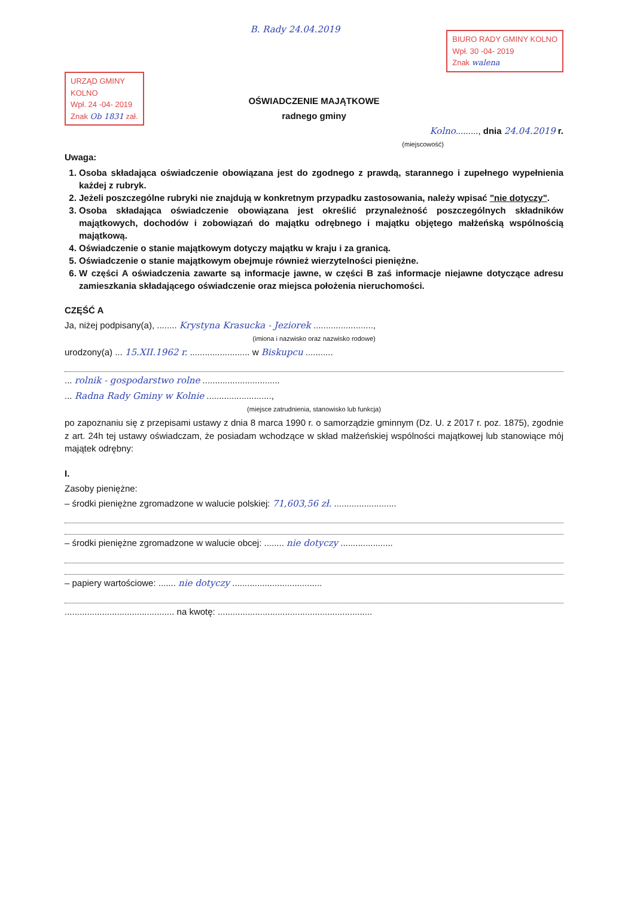URZĄD GMINY
KOLNO
Wpł. 24 -04- 2019
Znak Ob 1831 zał.
B. Rady 24.04.2019
BIURO RADY GMINY KOLNO
Wpł. 30 -04- 2019
Znak walena
OŚWIADCZENIE MAJĄTKOWE
radnego gminy
Kolno........., dnia 24.04.2019 r.
(miejscowość)
Uwaga:
1. Osoba składająca oświadczenie obowiązana jest do zgodnego z prawdą, starannego i zupełnego wypełnienia każdej z rubryk.
2. Jeżeli poszczególne rubryki nie znajdują w konkretnym przypadku zastosowania, należy wpisać "nie dotyczy".
3. Osoba składająca oświadczenie obowiązana jest określić przynależność poszczególnych składników majątkowych, dochodów i zobowiązań do majątku odrębnego i majątku objętego małżeńską wspólnością majątkową.
4. Oświadczenie o stanie majątkowym dotyczy majątku w kraju i za granicą.
5. Oświadczenie o stanie majątkowym obejmuje również wierzytelności pieniężne.
6. W części A oświadczenia zawarte są informacje jawne, w części B zaś informacje niejawne dotyczące adresu zamieszkania składającego oświadczenie oraz miejsca położenia nieruchomości.
CZĘŚĆ A
Ja, niżej podpisany(a), ........ Krystyna Krasucka - Jeziorek ........................,
(imiona i nazwisko oraz nazwisko rodowe)
urodzony(a) ... 15.XII.1962 r. ........................ w Biskupcu ...........
... rolnik - gospodarstwo rolne ...............................
... Radna Rady Gminy w Kolnie ..........................,
(miejsce zatrudnienia, stanowisko lub funkcja)
po zapoznaniu się z przepisami ustawy z dnia 8 marca 1990 r. o samorządzie gminnym (Dz. U. z 2017 r. poz. 1875), zgodnie z art. 24h tej ustawy oświadczam, że posiadam wchodzące w skład małżeńskiej wspólności majątkowej lub stanowiące mój majątek odrębny:
I.
Zasoby pieniężne:
– środki pieniężne zgromadzone w walucie polskiej: 71,603,56 zł. .........................
– środki pieniężne zgromadzone w walucie obcej: ........ nie dotyczy .....................
– papiery wartościowe: ....... nie dotyczy ....................................
............................................ na kwotę: ..............................................................